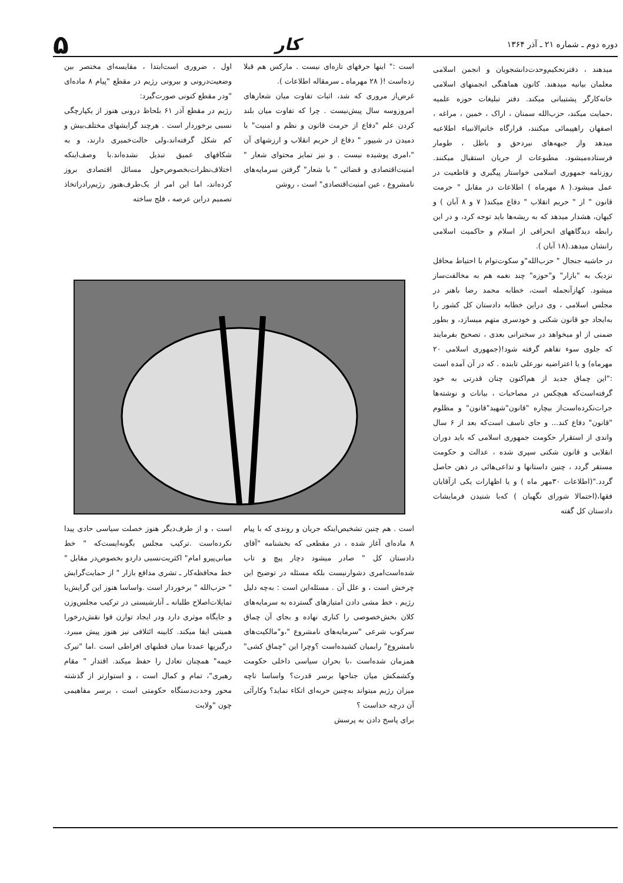دوره دوم ـ شماره ۲۱ ـ آذر ۱۳۶۴ کار ۵
میدهند ، دفترتحکیم‌وحدت‌دانشجویان و انجمن اسلامی معلمان بیانیه میدهند. کانون هماهنگی انجمنهای اسلامی خانه‌کارگر پشتیبانی میکند. دفتر تبلیغات حوزه علمیه ،حمایت میکند، حزب‌الله سمنان ، اراک ، خمین ، مراغه ، اصفهان راهپیمائی میکنند، قرارگاه خاتم‌الانبیاء اطلاعیه میدهد واز جبهه‌های نبردحق و باطل ، طومار فرستاده‌میشود. مطبوعات از جریان استقبال میکنند. روزنامه جمهوری اسلامی خواستار پیگیری و قاطعیت در عمل میشود.( ۸ مهرماه ) اطلاعات در مقابل " حرمت قانون " از " حریم انقلاب " دفاع میکند( ۷ و ۸ آبان ) و کیهان، هشدار میدهد که به ریشه‌ها باید توجه کرد، و در این رابطه دیدگاههای انحرافی از اسلام و حاکمیت اسلامی رانشان میدهد.(۱۸ آبان ).
در حاشیه جنجال " حزب‌الله"و سکوت‌توام با احتیاط محافل نزدیک به "بازار" و"حوزه" چند نغمه هم به مخالفت‌ساز میشود. کهازآنجمله است، خطابه محمد رضا باهنر در مجلس اسلامی ، وی دراین خطابه دادستان کل کشور را به‌ایجاد جو قانون شکنی و خودسری متهم میسازد، و بطور ضمنی از او میخواهد در سخنرانی بعدی ، تصحیح بفرمایند که جلوی سوء تفاهم گرفته شود!(جمهوری اسلامی ۲۰ مهرماه) و یا اعتراضیه نورعلی تابنده . که در آن آمده است :"این چماق جدید از هم‌اکنون چنان قدرتی به خود گرفته‌است‌که هیچکس در مصاحبات ، بیانات و نوشته‌ها جرات‌نکرده‌است‌از بیچاره "قانون"شهید"قانون" و مظلوم "قانون" دفاع کند... و جای تاسف است‌که بعد از ۶ سال واندی از استقرار حکومت جمهوری اسلامی که باید دوران انقلابی و قانون شکنی سپری شده ، عدالت و حکومت مستقر گردد ، چنین داستانها و تداعی‌هائی در ذهن حاصل گردد."(اطلاعات ۳۰مهر ماه ) و یا اظهارات یکی ازآقایان فقها،(احتمالا شورای نگهبان ) که‌با شنیدن فرمایشات دادستان کل گفته
است :" اینها حرفهای تازه‌ای نیست . مارکس هم قبلا زده‌است !( ۲۸ مهرماه ـ سرمقاله اطلاعات ).
غرض‌از مروری که شد، اثبات تفاوت میان شعارهای امروزوسه سال پیش‌نیست . چرا که تفاوت میان بلند کردن علم "دفاع از حرمت قانون و نظم و امنیت" با دمیدن در شیپور " دفاع از حریم انقلاب و ارزشهای آن "،امری پوشیده نیست . و نیز تمایز محتوای شعار " امنیت‌اقتصادی و قضائی " با شعار" گرفتن سرمایه‌های نامشروع ، عین امنیت‌اقتصادی" است ، روشن
اول ، ضروری است‌ابتدا ، مقایسه‌ای مختصر بین وضعیت‌درونی و بیرونی رژیم در مقطع "پیام ۸ ماده‌ای "ودر مقطع کنونی صورت‌گیرد:
رژیم در مقطع آذر ۶۱ بلحاظ درونی هنوز از یکپارچگی نسبی برخوردار است . هرچند گرایشهای مختلف‌بیش و کم شکل گرفته‌اند،ولی حالت‌خمیری دارند، و به شکافهای عمیق تبدیل نشده‌اند.با وصف‌اینکه اختلاف‌نظرات‌بخصوص‌حول مسائل اقتصادی بروز کرده‌اند، اما این امر از یک‌طرف‌هنوز رژیم‌رادراتخاذ تصمیم دراین عرصه ، فلج ساخته
است . هم چنین تشخیص‌اینکه جریان و روندی که با پیام ۸ ماده‌ای آغاز شده ، در مقطعی که بخشنامه "آقای دادستان کل " صادر میشود دچار پیچ و تاب شده‌است‌امری دشوارنیست بلکه مسئله در توضیح این چرخش است ، و علل آن . مسئله‌این است : به‌چه دلیل رژیم ، خط مشی دادن امتیازهای گسترده به سرمایه‌های کلان بخش‌خصوصی را کناری نهاده و بجای آن چماق سرکوب شرعی "سرمایه‌های نامشروع "،و"مالکیت‌های نامشروع" رابمیان کشیده‌است ؟وچرا این "چماق کشی" همزمان شده‌است ،با بحران سیاسی داخلی حکومت وکشمکش میان جناحها برسر قدرت؟ واساسا تاچه میزان رژیم میتواند به‌چنین حربه‌ای اتکاء نماید؟ وکارآئی آن درچه حداست ؟
برای پاسخ دادن به پرسش
است ، و از طرف‌دیگر هنوز خصلت سیاسی حادی پیدا نکرده‌است .ترکیب مجلس بگونه‌ایست‌که " خط میانی‌پیرو امام" اکثریت‌نسبی داردو بخصوص‌در مقابل " خط محافظه‌کار ـ تشری مدافع بازار " از حمایت‌گرایش " حزب‌الله " برخوردار است .واساسا هنوز این گرایش‌با تمایلات‌اصلاح طلبانه ـ آنارشیستی در ترکیب مجلس‌وزن و جایگاه موثری دارد ودر ایجاد توازن قوا نقش‌درخورا همیتی ایفا میکند. کابینه ائتلافی نیز هنوز پیش میبرد. درگیریها عمدتا میان قطبهای افراطی است .اما "تیرک خیمه" همچنان تعادل را حفظ میکند. اقتدار " مقام رهبری"، تمام و کمال است ، و استوارتر از گذشته محور وحدت‌دستگاه حکومتی است ، برسر مفاهیمی چون "ولایت